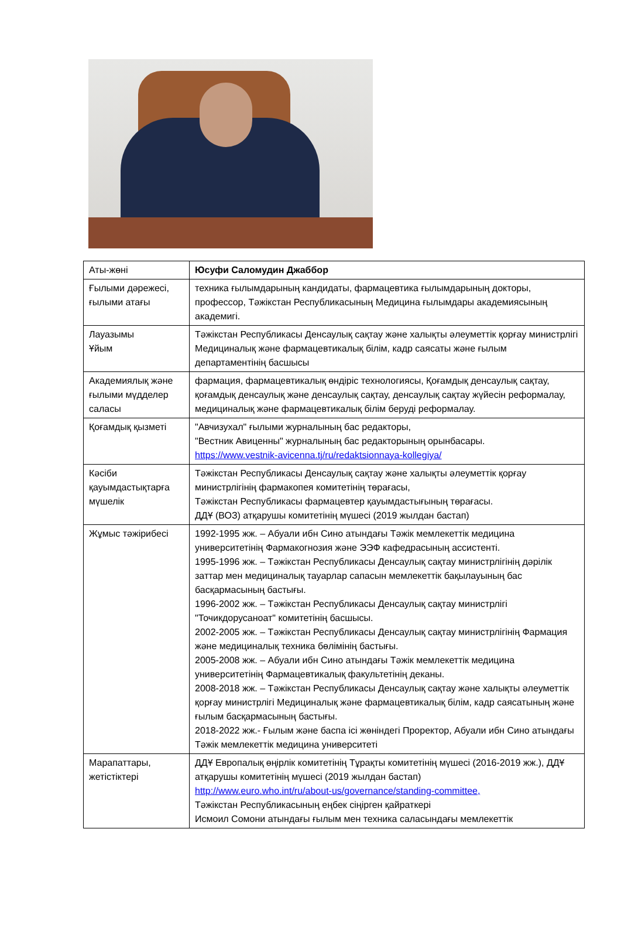| Аты-жөні | Юсуфи Саломудин Джаббор |
| Ғылыми дәрежесі, ғылыми атағы | техника ғылымдарының кандидаты, фармацевтика ғылымдарының докторы, профессор, Тәжікстан Республикасының Медицина ғылымдары академиясының академигі. |
| Лауазымы Ұйым | Тәжікстан Республикасы Денсаулық сақтау және халықты әлеуметтік қорғау министрлігі Медициналық және фармацевтикалық білім, кадр саясаты және ғылым департаментінің басшысы |
| Академиялық және ғылыми мүдделер саласы | фармация, фармацевтикалық өндіріс технологиясы, Қоғамдық денсаулық сақтау, қоғамдық денсаулық және денсаулық сақтау, денсаулық сақтау жүйесін реформалау, медициналық және фармацевтикалық білім беруді реформалау. |
| Қоғамдық қызметі | "Авчизухал" ғылыми журналының бас редакторы, "Вестник Авиценны" журналының бас редакторының орынбасары. https://www.vestnik-avicenna.tj/ru/redaktsionnaya-kollegiya/ |
| Кәсіби қауымдастықтарға мүшелік | Тәжікстан Республикасы Денсаулық сақтау және халықты әлеуметтік қорғау министрлігінің фармакопея комитетінің төрағасы, Тәжікстан Республикасы фармацевтер қауымдастығының төрағасы. ДДҰ (ВОЗ) атқарушы комитетінің мүшесі (2019 жылдан бастап) |
| Жұмыс тәжірибесі | 1992-1995 жж. – Абуали ибн Сино атындағы Тәжік мемлекеттік медицина университетінің Фармакогнозия және ЭЭФ кафедрасының ассистенті. 1995-1996 жж. – Тәжікстан Республикасы Денсаулық сақтау министрлігінің дәрілік заттар мен медициналық тауарлар сапасын мемлекеттік бақылауының бас басқармасының бастығы. 1996-2002 жж. – Тәжікстан Республикасы Денсаулық сақтау министрлігі "Точикдорусаноат" комитетінің басшысы. 2002-2005 жж. – Тәжікстан Республикасы Денсаулық сақтау министрлігінің Фармация және медициналық техника бөлімінің бастығы. 2005-2008 жж. – Абуали ибн Сино атындағы Тәжік мемлекеттік медицина университетінің Фармацевтикалық факультетінің деканы. 2008-2018 жж. – Тәжікстан Республикасы Денсаулық сақтау және халықты әлеуметтік қорғау министрлігі Медициналық және фармацевтикалық білім, кадр саясатының және ғылым басқармасының бастығы. 2018-2022 жж.- Ғылым және баспа ісі жөніндегі Проректор, Абуали ибн Сино атындағы Тәжік мемлекеттік медицина университеті |
| Марапаттары, жетістіктері | ДДҰ Европалық өңірлік комитетінің Тұрақты комитетінің мүшесі (2016-2019 жж.), ДДҰ атқарушы комитетінің мүшесі (2019 жылдан бастап) http://www.euro.who.int/ru/about-us/governance/standing-committee, Тәжікстан Республикасының еңбек сіңірген қайраткері Исмоил Сомони атындағы ғылым мен техника саласындағы мемлекеттік |